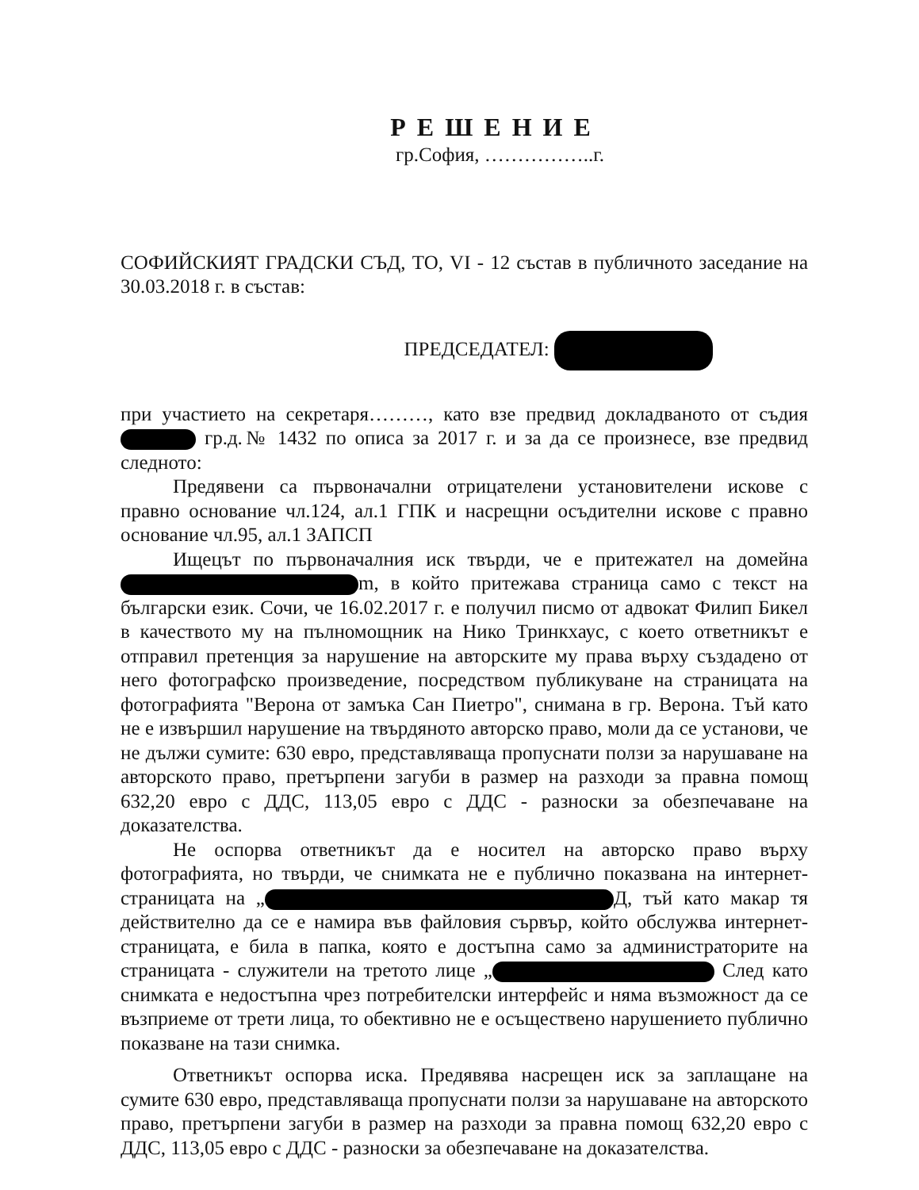РЕШЕНИЕ
гр.София, ……………..г.
СОФИЙСКИЯТ ГРАДСКИ СЪД, ТО, VI - 12 състав в публичното заседание на 30.03.2018 г. в състав:
ПРЕДСЕДАТЕЛ:
при участието на секретаря………, като взе предвид докладваното от съдия гр.д.№ 1432 по описа за 2017 г. и за да се произнесе, взе предвид следното:
Предявени са първоначални отрицателени установителени искове с правно основание чл.124, ал.1 ГПК и насрещни осъдителни искове с правно основание чл.95, ал.1 ЗАПСП
Ищецът по първоначалния иск твърди, че е притежател на домейна m, в който притежава страница само с текст на български език. Сочи, че 16.02.2017 г. е получил писмо от адвокат Филип Бикел в качеството му на пълномощник на Нико Тринкхаус, с което ответникът е отправил претенция за нарушение на авторските му права върху създадено от него фотографско произведение, посредством публикуване на страницата на фотографията "Верона от замъка Сан Пиетро", снимана в гр. Верона. Тъй като не е извършил нарушение на твърдяното авторско право, моли да се установи, че не дължи сумите: 630 евро, представляваща пропуснати ползи за нарушаване на авторското право, претърпени загуби в размер на разходи за правна помощ 632,20 евро с ДДС, 113,05 евро с ДДС - разноски за обезпечаване на доказателства.
Не оспорва ответникът да е носител на авторско право върху фотографията, но твърди, че снимката не е публично показвана на интернет-страницата на „ Д, тъй като макар тя действително да се е намира във файловия сървър, който обслужва интернет-страницата, е била в папка, която е достъпна само за администраторите на страницата - служители на третото лице „ След като снимката е недостъпна чрез потребителски интерфейс и няма възможност да се възприеме от трети лица, то обективно не е осъществено нарушението публично показване на тази снимка.
Ответникът оспорва иска. Предявява насрещен иск за заплащане на сумите 630 евро, представляваща пропуснати ползи за нарушаване на авторското право, претърпени загуби в размер на разходи за правна помощ 632,20 евро с ДДС, 113,05 евро с ДДС - разноски за обезпечаване на доказателства.